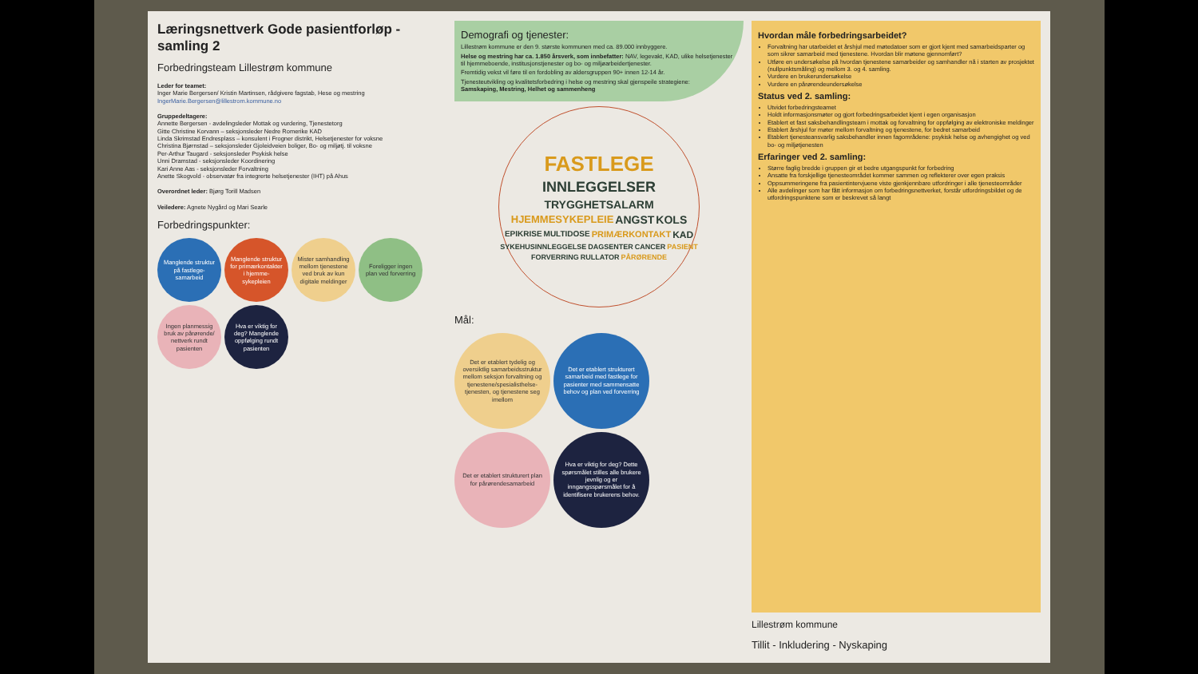Læringsnettverk Gode pasientforløp - samling 2
Forbedringsteam Lillestrøm kommune
Leder for teamet:
Inger Marie Bergersen/ Kristin Martinsen, rådgivere fagstab, Hese og mestring
IngerMarie.Bergersen@lillestrom.kommune.no
Gruppedeltagere:
Annette Bergersen - avdelingsleder Mottak og vurdering, Tjenestetorg
Gitte Christine Korvann – seksjonsleder Nedre Romerike KAD
Linda Skrimstad Endresplass – konsulent i Frogner distrikt, Helsetjenester for voksne
Christina Bjørnstad – seksjonsleder Gjoleidveien boliger, Bo- og miljøtj. til voksne
Per-Arthur Taugard - seksjonsleder Psykisk helse
Unni Dramstad - seksjonsleder Koordinering
Kari Anne Aas - seksjonsleder Forvaltning
Anette Skogvold - observatør fra integrerte helsetjenester (IHT) på Ahus
Overordnet leder: Bjørg Torill Madsen
Veiledere: Agnete Nygård og Mari Searle
Forbedringspunkter:
Manglende struktur på fastlege-samarbeid
Manglende struktur for primærkontakter i hjemme-sykepleien
Mister samhandling mellom tjenestene ved bruk av kun digitale meldinger
Foreligger ingen plan ved forverring
Ingen planmessig bruk av pårørende/ nettverk rundt pasienten
Hva er viktig for deg? Manglende oppfølging rundt pasienten
Demografi og tjenester:
Lillestrøm kommune er den 9. største kommunen med ca. 89.000 innbyggere.
Helse og mestring har ca. 1.850 årsverk, som innbefatter: NAV, legevakt, KAD, ulike helsetjenester til hjemmeboende, institusjonstjenester og bo- og miljøarbeidertjenester.
Fremtidig vekst vil føre til en fordobling av aldersgruppen 90+ innen 12-14 år.
Tjenesteutvikling og kvalitetsforbedring i helse og mestring skal gjenspeile strategiene:
Samskaping, Mestring, Helhet og sammenheng
FASTLEGE INNLEGGELSER TRYGGHETSALARM HJEMMESYKEPLEIE ANGST KOLS EPIKRISE MULTIDOSE PRIMÆRKONTAKT KAD SYKEHUSINNLEGGELSE DAGSENTER CANCER PASIENT FORVERRING RULLATOR PÅRØRENDE
Mål:
Det er etablert tydelig og oversiktlig samarbeidsstruktur mellom seksjon forvaltning og tjenestene/spesialisthelse-tjenesten, og tjenestene seg imellom
Det er etablert strukturert samarbeid med fastlege for pasienter med sammensatte behov og plan ved forverring
Det er etablert strukturert plan for pårørendesamarbeid
Hva er viktig for deg? Dette spørsmålet stilles alle brukere jevnlig og er inngangsspørsmålet for å identifisere brukerens behov.
Hvordan måle forbedringsarbeidet?
Forvaltning har utarbeidet et årshjul med møtedatoer som er gjort kjent med samarbeidsparter og som sikrer samarbeid med tjenestene. Hvordan blir møtene gjennomført?
Utføre en undersøkelse på hvordan tjenestene samarbeider og samhandler nå i starten av prosjektet (nullpunktsmåling) og mellom 3. og 4. samling.
Vurdere en brukerundersøkelse
Vurdere en pårørendeundersøkelse
Status ved 2. samling:
Utvidet forbedringsteamet
Holdt informasjonsmøter og gjort forbedringsarbeidet kjent i egen organisasjon
Etablert et fast saksbehandlingsteam i mottak og forvaltning for oppfølging av elektroniske meldinger
Etablert årshjul for møter mellom forvaltning og tjenestene, for bedret samarbeid
Etablert tjenesteansvarlig saksbehandler innen fagområdene: psykisk helse og avhengighet og ved bo- og miljøtjenesten
Erfaringer ved 2. samling:
Større faglig bredde i gruppen gir et bedre utgangspunkt for forbedring
Ansatte fra forskjellige tjenesteområdet kommer sammen og reflekterer over egen praksis
Oppsummeringene fra pasientintervjuene viste gjenkjennbare utfordringer i alle tjenesteområder
Alle avdelinger som har fått informasjon om forbedringsnettverket, forstår utfordringsbildet og de utfordringspunktene som er beskrevet så langt
Lillestrøm kommune
Tillit - Inkludering - Nyskaping